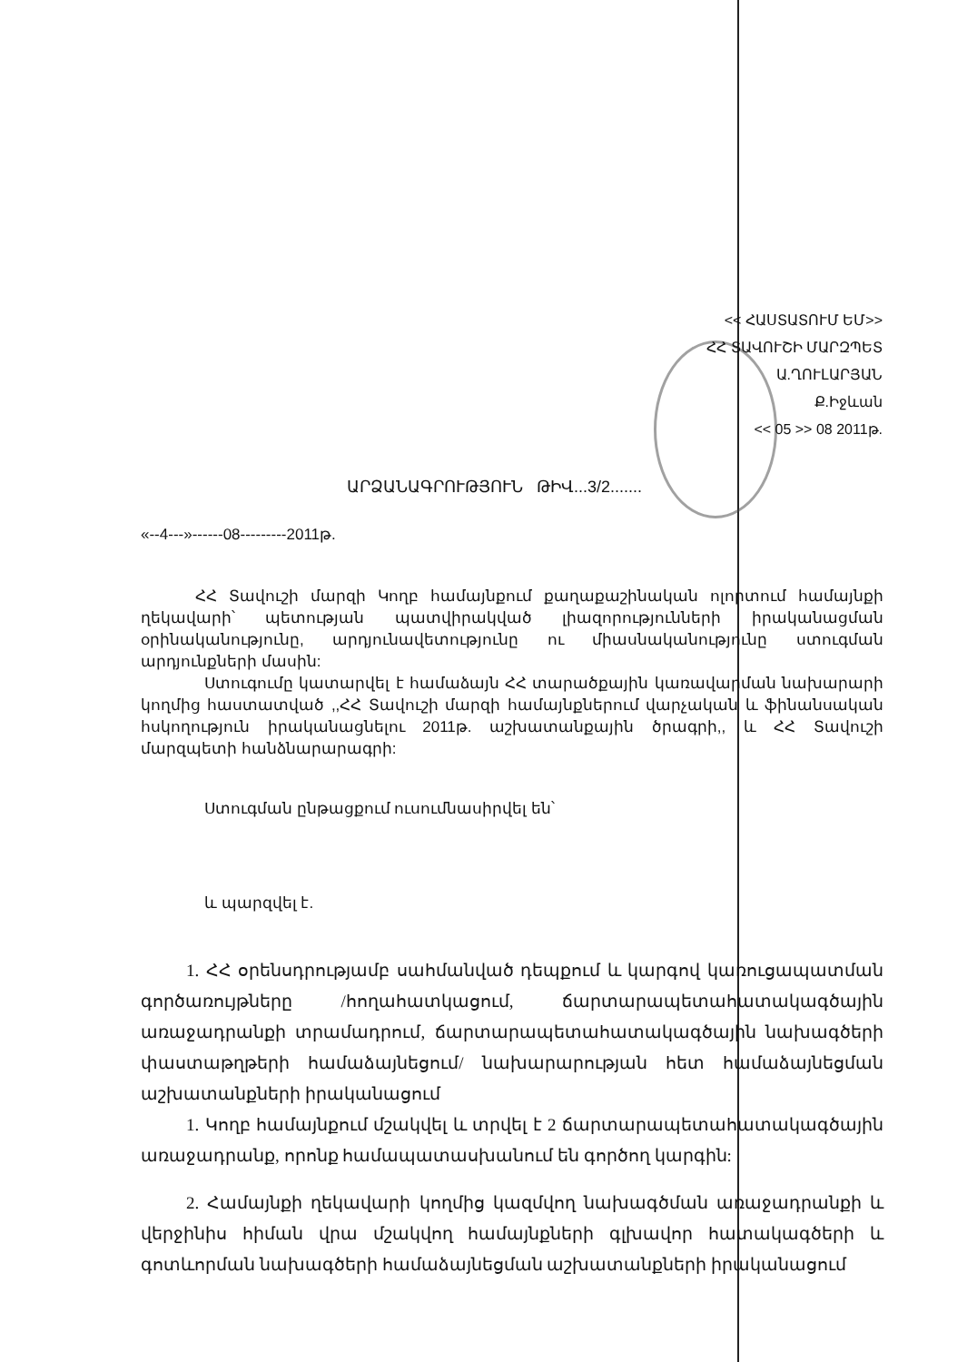<< ՀԱՍՏԱՏՈՒՄ ԵՄ>>
ՀՀ ՏԱՎՈՒՇԻ ՄԱՐԶՊԵՏ
Ա.ՂՈՒԼԱՐՅԱՆ
Ք.Իջևան
<< 05 >> 08 2011թ.
ԱՐՁԱՆԱԳՐՈՒԹՅՈՒՆ ԹԻՎ...3/2.......
«--4---»------08---------2011թ.
ՀՀ Տավուշի մարզի Կողբ համայնքում քաղաքաշինական ոլորտում համայնքի ղեկավարի՝ պետության պատվիրակված լիազորությունների իրականացման օրինականությունը, արդյունավետությունը ու միասնականությունը ստուգման արդյունքների մասին:
Ստուգումը կատարվել է համաձայն ՀՀ տարածքային կառավարման նախարարի կողմից հաստատված ,,ՀՀ Տավուշի մարզի համայնքներում վարչական և ֆինանսական հսկողություն իրականացնելու 2011թ. աշխատանքային ծրագրի,, և ՀՀ Տավուշի մարզպետի հանձնարարագրի:
Ստուգման ընթացքում ուսումնասիրվել են՝
և պարզվել է.
1. ՀՀ օրենսդրությամբ սահմանված դեպքում և կարգով կառուցապատման գործառույթները /հողահատկացում, ճարտարապետահատակագծային առաջադրանքի տրամադրում, ճարտարապետահատակագծային նախագծերի փաստաթղթերի համաձայնեցում/ նախարարության հետ համաձայնեցման աշխատանքների իրականացում
1. Կողբ համայնքում մշակվել և տրվել է 2 ճարտարապետահատակագծային առաջադրանք, որոնք համապատասխանում են գործող կարգին:
2. Համայնքի ղեկավարի կողմից կազմվող նախագծման առաջադրանքի և վերջինիս հիման վրա մշակվող համայնքների գլխավոր հատակագծերի և գոտևորման նախագծերի համաձայնեցման աշխատանքների իրականացում